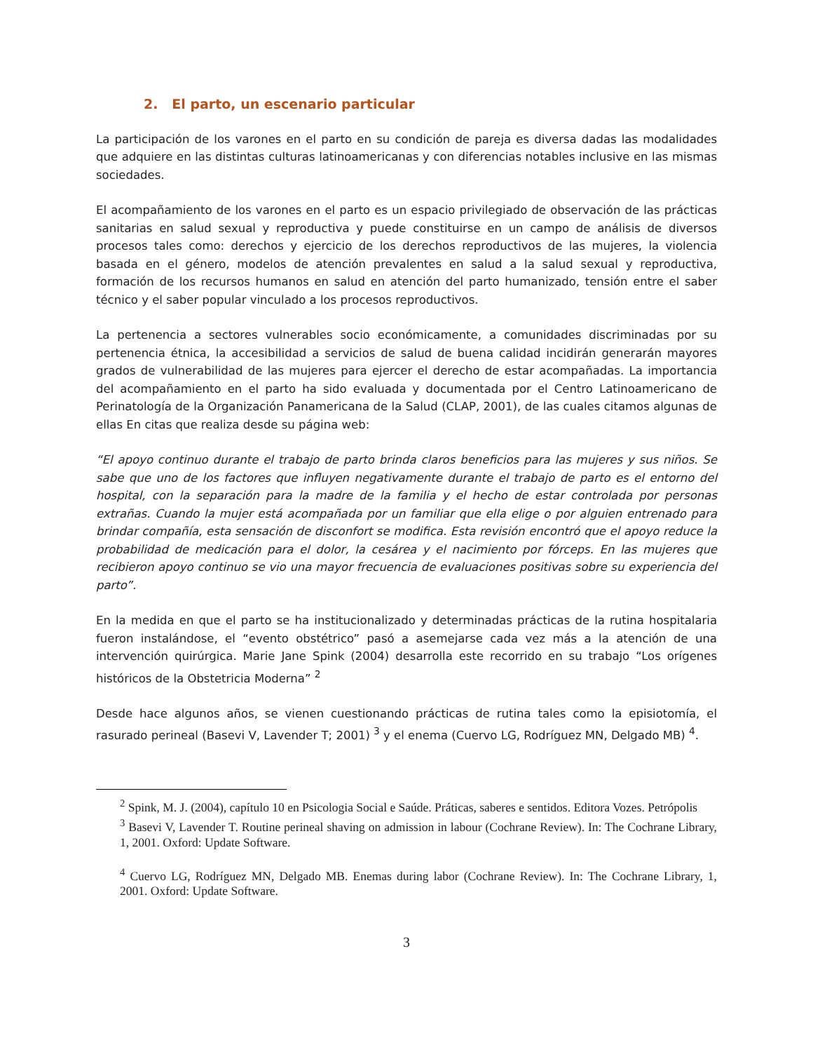2. El parto, un escenario particular
La participación de los varones en el parto en su condición de pareja es diversa dadas las modalidades que adquiere en las distintas culturas latinoamericanas y con diferencias notables inclusive en las mismas sociedades.
El acompañamiento de los varones en el parto es un espacio privilegiado de observación de las prácticas sanitarias en salud sexual y reproductiva y puede constituirse en un campo de análisis de diversos procesos tales como: derechos y ejercicio de los derechos reproductivos de las mujeres, la violencia basada en el género, modelos de atención prevalentes en salud a la salud sexual y reproductiva, formación de los recursos humanos en salud en atención del parto humanizado, tensión entre el saber técnico y el saber popular vinculado a los procesos reproductivos.
La pertenencia a sectores vulnerables socio económicamente, a comunidades discriminadas por su pertenencia étnica, la accesibilidad a servicios de salud de buena calidad incidirán generarán mayores grados de vulnerabilidad de las mujeres para ejercer el derecho de estar acompañadas. La importancia del acompañamiento en el parto ha sido evaluada y documentada por el Centro Latinoamericano de Perinatología de la Organización Panamericana de la Salud (CLAP, 2001), de las cuales citamos algunas de ellas En citas que realiza desde su página web:
“El apoyo continuo durante el trabajo de parto brinda claros beneficios para las mujeres y sus niños. Se sabe que uno de los factores que influyen negativamente durante el trabajo de parto es el entorno del hospital, con la separación para la madre de la familia y el hecho de estar controlada por personas extrañas. Cuando la mujer está acompañada por un familiar que ella elige o por alguien entrenado para brindar compañía, esta sensación de disconfort se modifica. Esta revisión encontró que el apoyo reduce la probabilidad de medicación para el dolor, la cesárea y el nacimiento por fórceps. En las mujeres que recibieron apoyo continuo se vio una mayor frecuencia de evaluaciones positivas sobre su experiencia del parto”.
En la medida en que el parto se ha institucionalizado y determinadas prácticas de la rutina hospitalaria fueron instalándose, el “evento obstétrico” pasó a asemejarse cada vez más a la atención de una intervención quirúrgica. Marie Jane Spink (2004) desarrolla este recorrido en su trabajo “Los orígenes históricos de la Obstetricia Moderna” <sup>2</sup>
Desde hace algunos años, se vienen cuestionando prácticas de rutina tales como la episiotomía, el rasurado perineal (Basevi V, Lavender T; 2001) <sup>3</sup> y el enema (Cuervo LG, Rodríguez MN, Delgado MB) <sup>4</sup>.
<sup>2</sup> Spink, M. J. (2004), capítulo 10 en Psicologia Social e Saúde. Práticas, saberes e sentidos. Editora Vozes. Petrópolis
<sup>3</sup> Basevi V, Lavender T. Routine perineal shaving on admission in labour (Cochrane Review). In: The Cochrane Library, 1, 2001. Oxford: Update Software.
<sup>4</sup> Cuervo LG, Rodríguez MN, Delgado MB. Enemas during labor (Cochrane Review). In: The Cochrane Library, 1, 2001. Oxford: Update Software.
3